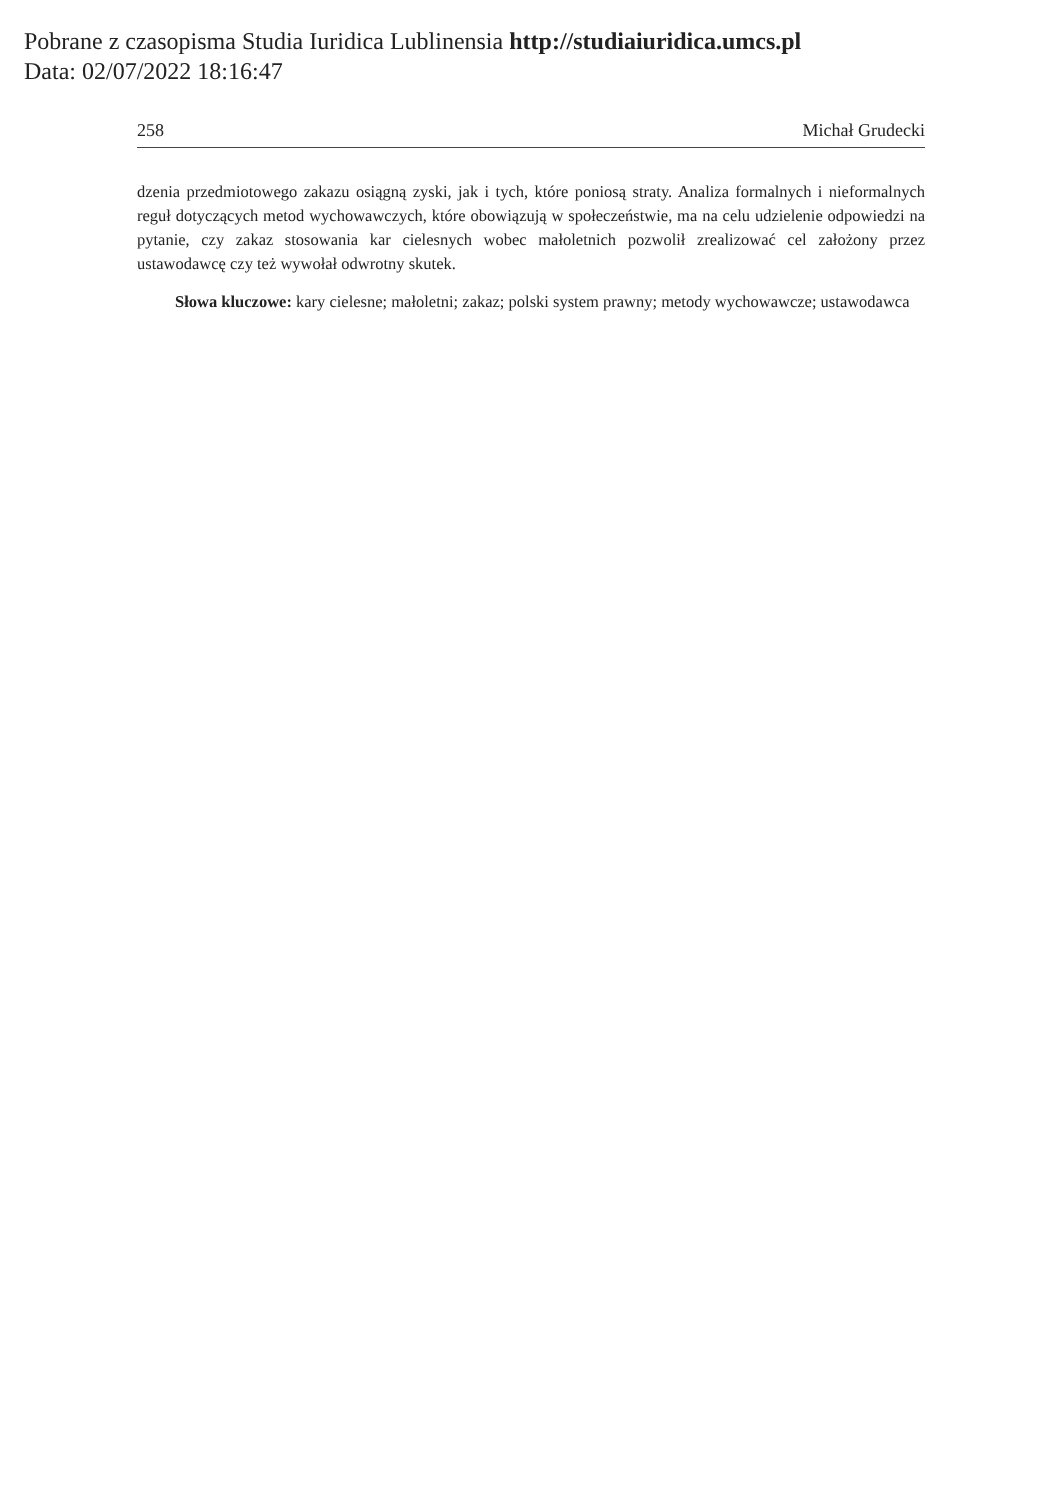Pobrane z czasopisma Studia Iuridica Lublinensia http://studiaiuridica.umcs.pl
Data: 02/07/2022 18:16:47
258 Michał Grudecki
dzenia przedmiotowego zakazu osiągną zyski, jak i tych, które poniosą straty. Analiza formalnych i nieformalnych reguł dotyczących metod wychowawczych, które obowiązują w społeczeństwie, ma na celu udzielenie odpowiedzi na pytanie, czy zakaz stosowania kar cielesnych wobec małoletnich pozwolił zrealizować cel założony przez ustawodawcę czy też wywołał odwrotny skutek.
Słowa kluczowe: kary cielesne; małoletni; zakaz; polski system prawny; metody wychowawcze; ustawodawca